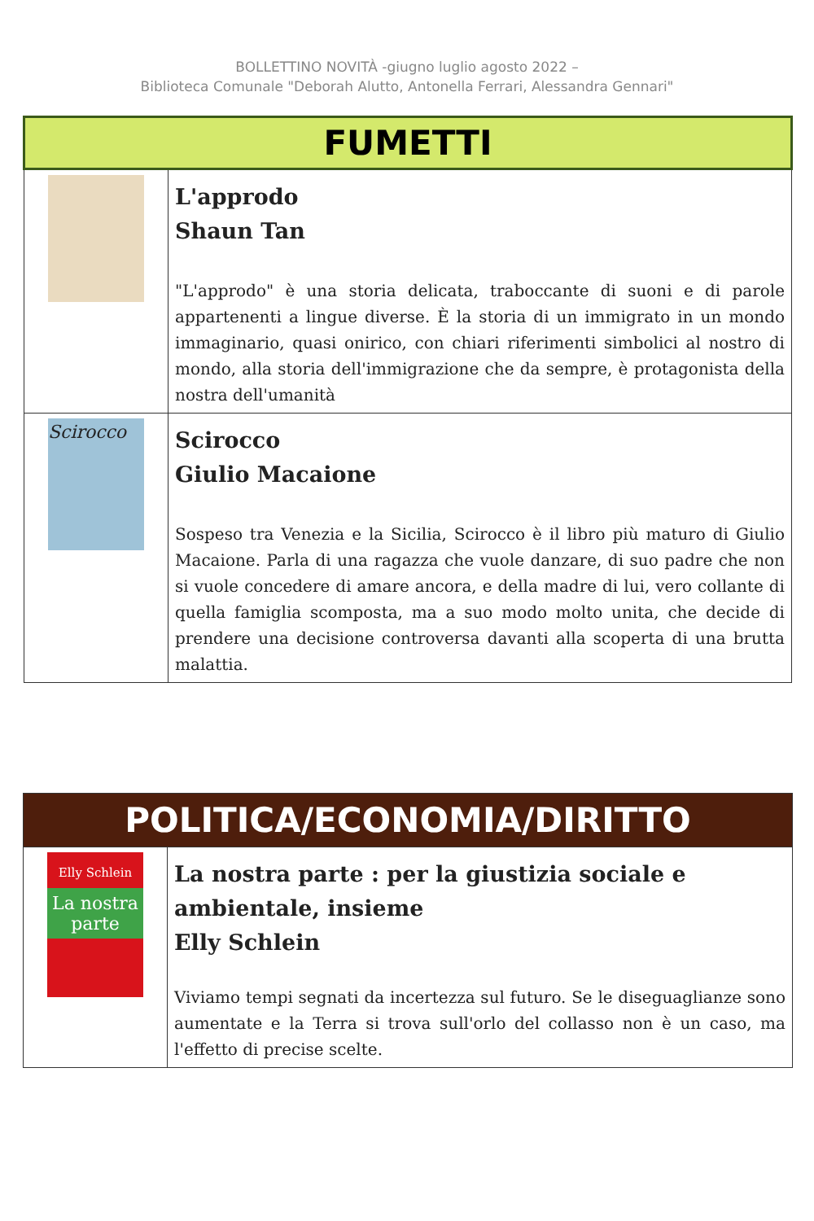BOLLETTINO NOVITÀ -giugno luglio agosto 2022 –
Biblioteca Comunale "Deborah Alutto, Antonella Ferrari, Alessandra Gennari"
| FUMETTI | |
| --- | --- |
| | L'approdo Shaun Tan "L'approdo" è una storia delicata, traboccante di suoni e di parole appartenenti a lingue diverse. È la storia di un immigrato in un mondo immaginario, quasi onirico, con chiari riferimenti simbolici al nostro di mondo, alla storia dell'immigrazione che da sempre, è protagonista della nostra dell'umanità |
| Scirocco | Scirocco Giulio Macaione Sospeso tra Venezia e la Sicilia, Scirocco è il libro più maturo di Giulio Macaione. Parla di una ragazza che vuole danzare, di suo padre che non si vuole concedere di amare ancora, e della madre di lui, vero collante di quella famiglia scomposta, ma a suo modo molto unita, che decide di prendere una decisione controversa davanti alla scoperta di una brutta malattia. |
| POLITICA/ECONOMIA/DIRITTO | |
| --- | --- |
| Elly Schlein La nostra parte | La nostra parte : per la giustizia sociale e ambientale, insieme Elly Schlein Viviamo tempi segnati da incertezza sul futuro. Se le diseguaglianze sono aumentate e la Terra si trova sull'orlo del collasso non è un caso, ma l'effetto di precise scelte. |